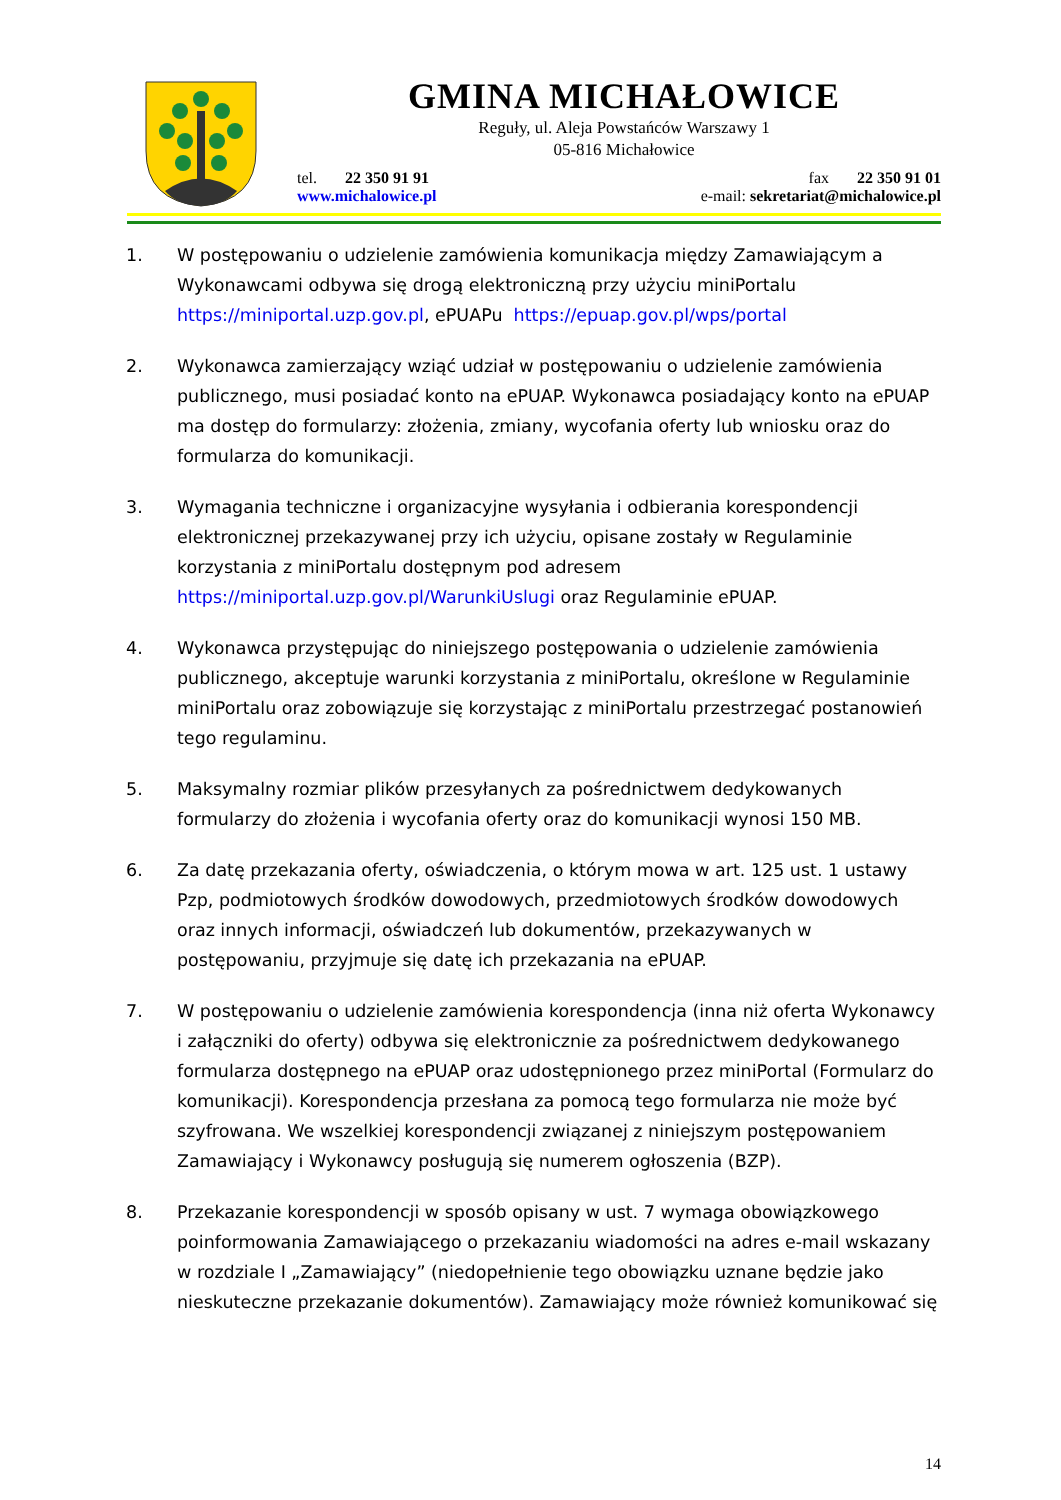GMINA MICHAŁOWICE
Reguły, ul. Aleja Powstańców Warszawy 1
05-816 Michałowice
tel. 22 350 91 91
www.michalowice.pl
fax 22 350 91 01
e-mail: sekretariat@michalowice.pl
1. W postępowaniu o udzielenie zamówienia komunikacja między Zamawiającym a Wykonawcami odbywa się drogą elektroniczną przy użyciu miniPortalu https://miniportal.uzp.gov.pl, ePUAPu https://epuap.gov.pl/wps/portal
2. Wykonawca zamierzający wziąć udział w postępowaniu o udzielenie zamówienia publicznego, musi posiadać konto na ePUAP. Wykonawca posiadający konto na ePUAP ma dostęp do formularzy: złożenia, zmiany, wycofania oferty lub wniosku oraz do formularza do komunikacji.
3. Wymagania techniczne i organizacyjne wysyłania i odbierania korespondencji elektronicznej przekazywanej przy ich użyciu, opisane zostały w Regulaminie korzystania z miniPortalu dostępnym pod adresem https://miniportal.uzp.gov.pl/WarunkiUslugi oraz Regulaminie ePUAP.
4. Wykonawca przystępując do niniejszego postępowania o udzielenie zamówienia publicznego, akceptuje warunki korzystania z miniPortalu, określone w Regulaminie miniPortalu oraz zobowiązuje się korzystając z miniPortalu przestrzegać postanowień tego regulaminu.
5. Maksymalny rozmiar plików przesyłanych za pośrednictwem dedykowanych formularzy do złożenia i wycofania oferty oraz do komunikacji wynosi 150 MB.
6. Za datę przekazania oferty, oświadczenia, o którym mowa w art. 125 ust. 1 ustawy Pzp, podmiotowych środków dowodowych, przedmiotowych środków dowodowych oraz innych informacji, oświadczeń lub dokumentów, przekazywanych w postępowaniu, przyjmuje się datę ich przekazania na ePUAP.
7. W postępowaniu o udzielenie zamówienia korespondencja (inna niż oferta Wykonawcy i załączniki do oferty) odbywa się elektronicznie za pośrednictwem dedykowanego formularza dostępnego na ePUAP oraz udostępnionego przez miniPortal (Formularz do komunikacji). Korespondencja przesłana za pomocą tego formularza nie może być szyfrowana. We wszelkiej korespondencji związanej z niniejszym postępowaniem Zamawiający i Wykonawcy posługują się numerem ogłoszenia (BZP).
8. Przekazanie korespondencji w sposób opisany w ust. 7 wymaga obowiązkowego poinformowania Zamawiającego o przekazaniu wiadomości na adres e-mail wskazany w rozdziale I „Zamawiający” (niedopełnienie tego obowiązku uznane będzie jako nieskuteczne przekazanie dokumentów). Zamawiający może również komunikować się
14